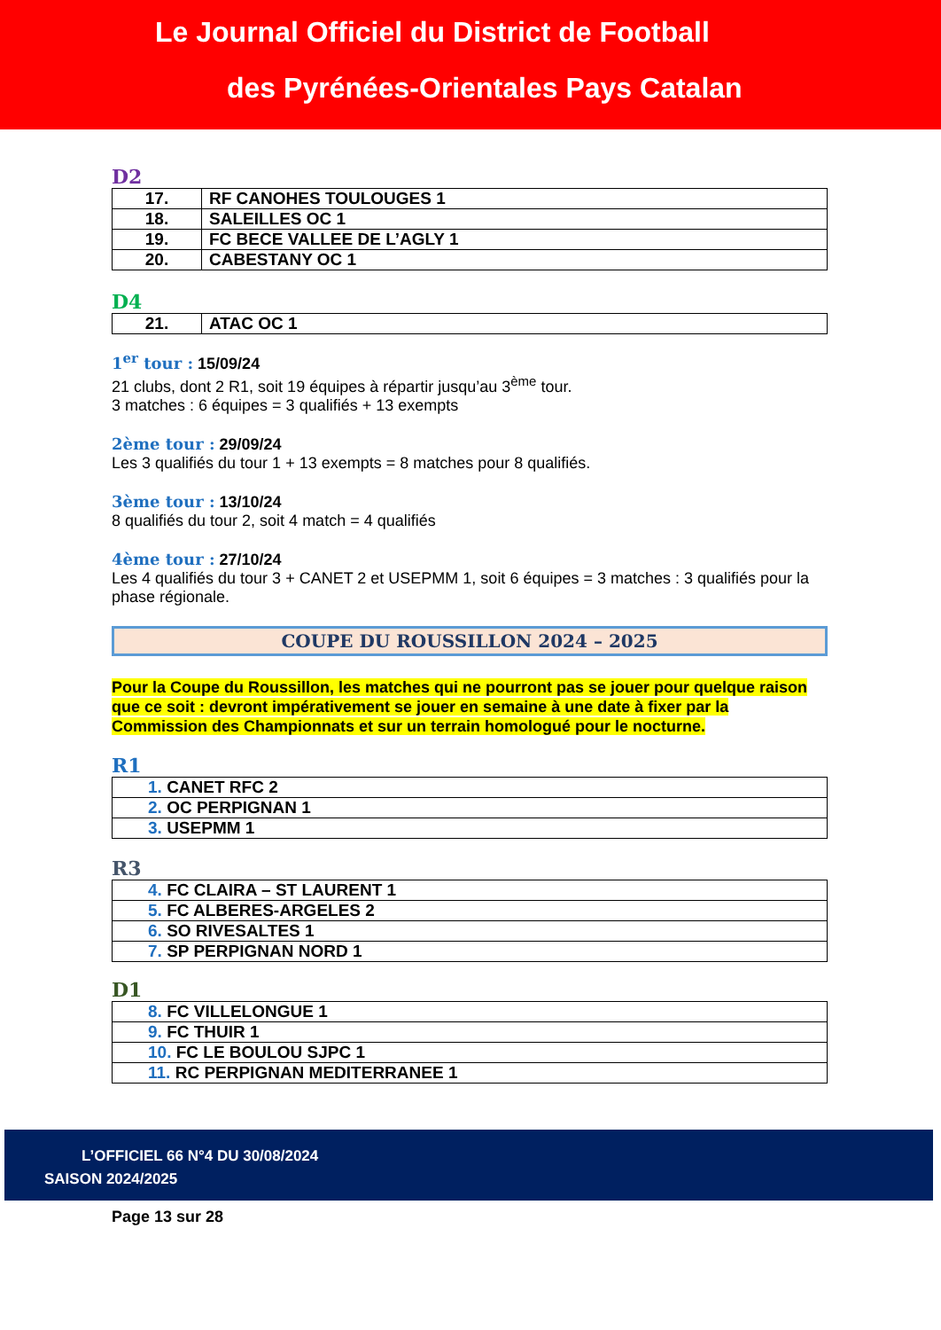Le Journal Officiel du District de Football
des Pyrénées-Orientales Pays Catalan
D2
| 17. | RF CANOHES TOULOUGES 1 |
| 18. | SALEILLES OC 1 |
| 19. | FC BECE VALLEE DE L’AGLY 1 |
| 20. | CABESTANY OC 1 |
D4
| 21. | ATAC OC 1 |
1<sup>er</sup> tour : 15/09/24
21 clubs, dont 2 R1, soit 19 équipes à répartir jusqu’au 3<sup>ème</sup> tour.
3 matches : 6 équipes = 3 qualifiés + 13 exempts
2ème tour : 29/09/24
Les 3 qualifiés du tour 1 + 13 exempts = 8 matches pour 8 qualifiés.
3ème tour : 13/10/24
8 qualifiés du tour 2, soit 4 match = 4 qualifiés
4ème tour : 27/10/24
Les 4 qualifiés du tour 3 + CANET 2 et USEPMM 1, soit 6 équipes = 3 matches : 3 qualifiés pour la phase régionale.
COUPE DU ROUSSILLON 2024 – 2025
Pour la Coupe du Roussillon, les matches qui ne pourront pas se jouer pour quelque raison que ce soit : devront impérativement se jouer en semaine à une date à fixer par la Commission des Championnats et sur un terrain homologué pour le nocturne.
R1
| 1. CANET RFC 2 |
| 2. OC PERPIGNAN 1 |
| 3. USEPMM 1 |
R3
| 4. FC CLAIRA – ST LAURENT 1 |
| 5. FC ALBERES-ARGELES 2 |
| 6. SO RIVESALTES 1 |
| 7. SP PERPIGNAN NORD 1 |
D1
| 8. FC VILLELONGUE 1 |
| 9. FC THUIR 1 |
| 10. FC LE BOULOU SJPC 1 |
| 11. RC PERPIGNAN MEDITERRANEE 1 |
L’OFFICIEL 66 N°4 DU 30/08/2024
SAISON 2024/2025
Page 13 sur 28